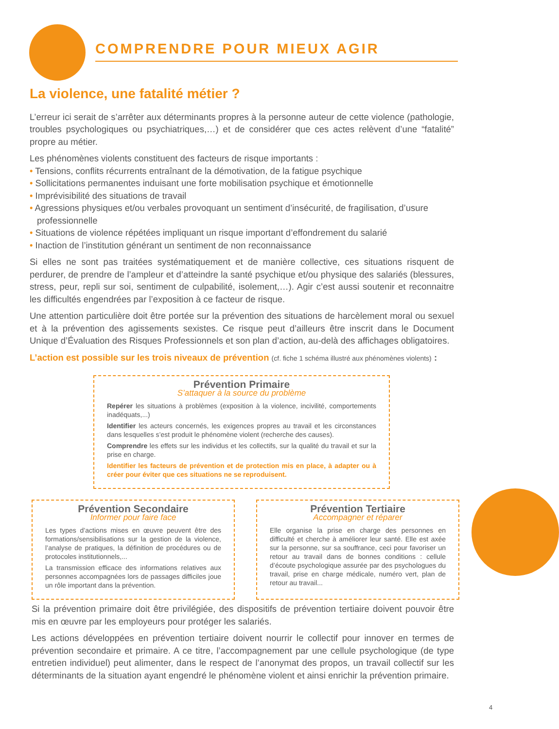COMPRENDRE POUR MIEUX AGIR
La violence, une fatalité métier ?
L’erreur ici serait de s’arrêter aux déterminants propres à la personne auteur de cette violence (pathologie, troubles psychologiques ou psychiatriques,…) et de considérer que ces actes relèvent d’une “fatalité” propre au métier.
Les phénomènes violents constituent des facteurs de risque importants :
• Tensions, conflits récurrents entraînant de la démotivation, de la fatigue psychique
• Sollicitations permanentes induisant une forte mobilisation psychique et émotionnelle
• Imprévisibilité des situations de travail
• Agressions physiques et/ou verbales provoquant un sentiment d’insécurité, de fragilisation, d’usure professionnelle
• Situations de violence répétées impliquant un risque important d’effondrement du salarié
• Inaction de l’institution générant un sentiment de non reconnaissance
Si elles ne sont pas traitées systématiquement et de manière collective, ces situations risquent de perdurer, de prendre de l’ampleur et d’atteindre la santé psychique et/ou physique des salariés (blessures, stress, peur, repli sur soi, sentiment de culpabilité, isolement,…). Agir c’est aussi soutenir et reconnaitre les difficultés engendrées par l’exposition à ce facteur de risque.
Une attention particulière doit être portée sur la prévention des situations de harcèlement moral ou sexuel et à la prévention des agissements sexistes. Ce risque peut d’ailleurs être inscrit dans le Document Unique d’Évaluation des Risques Professionnels et son plan d’action, au-delà des affichages obligatoires.
L’action est possible sur les trois niveaux de prévention (cf. fiche 1 schéma illustré aux phénomènes violents) :
Prévention Primaire
S’attaquer à la source du problème
Repérer les situations à problèmes (exposition à la violence, incivilité, comportements inadéquats,...)
Identifier les acteurs concernés, les exigences propres au travail et les circonstances dans lesquelles s’est produit le phénomène violent (recherche des causes).
Comprendre les effets sur les individus et les collectifs, sur la qualité du travail et sur la prise en charge.
Identifier les facteurs de prévention et de protection mis en place, à adapter ou à créer pour éviter que ces situations ne se reproduisent.
Prévention Secondaire
Informer pour faire face
Les types d’actions mises en œuvre peuvent être des formations/sensibilisations sur la gestion de la violence, l’analyse de pratiques, la définition de procédures ou de protocoles institutionnels,...
La transmission efficace des informations relatives aux personnes accompagnées lors de passages difficiles joue un rôle important dans la prévention.
Prévention Tertiaire
Accompagner et réparer
Elle organise la prise en charge des personnes en difficulté et cherche à améliorer leur santé. Elle est axée sur la personne, sur sa souffrance, ceci pour favoriser un retour au travail dans de bonnes conditions : cellule d’écoute psychologique assurée par des psychologues du travail, prise en charge médicale, numéro vert, plan de retour au travail...
Si la prévention primaire doit être privilégiée, des dispositifs de prévention tertiaire doivent pouvoir être mis en œuvre par les employeurs pour protéger les salariés.
Les actions développées en prévention tertiaire doivent nourrir le collectif pour innover en termes de prévention secondaire et primaire. A ce titre, l’accompagnement par une cellule psychologique (de type entretien individuel) peut alimenter, dans le respect de l’anonymat des propos, un travail collectif sur les déterminants de la situation ayant engendré le phénomène violent et ainsi enrichir la prévention primaire.
4